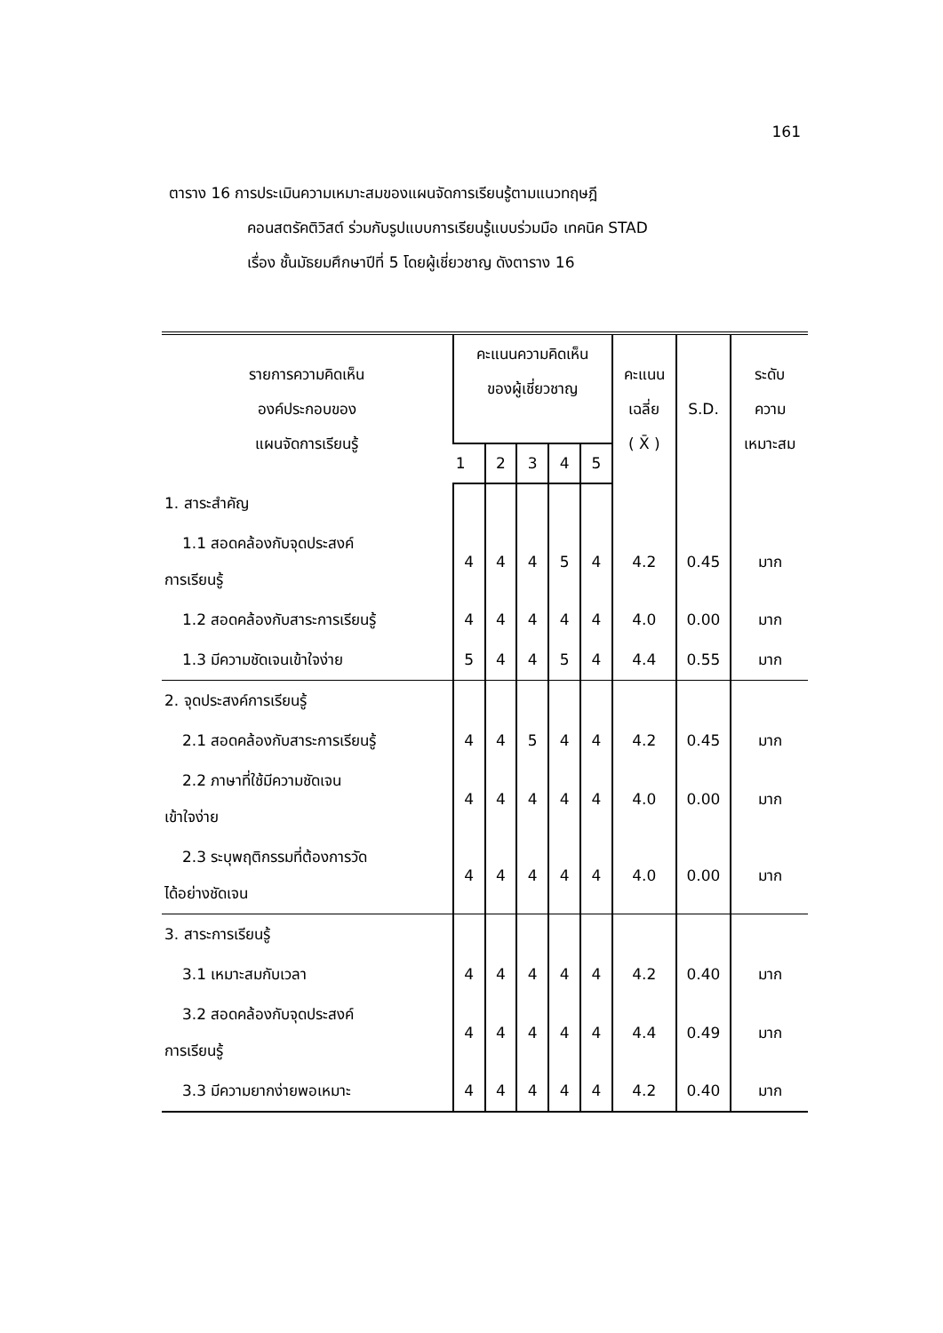161
ตาราง 16 การประเมินความเหมาะสมของแผนจัดการเรียนรู้ตามแนวทฤษฎี
คอนสตรัคติวิสต์ ร่วมกับรูปแบบการเรียนรู้แบบร่วมมือ เทคนิค STAD
เรื่อง ชั้นมัธยมศึกษาปีที่ 5 โดยผู้เชี่ยวชาญ ดังตาราง 16
| รายการความคิดเห็น องค์ประกอบของ แผนจัดการเรียนรู้ | คะแนนความคิดเห็น ของผู้เชี่ยวชาญ | | | | | คะแนน เฉลี่ย ( X̄ ) | S.D. | ระดับ ความ เหมาะสม |
| --- | --- | --- | --- | --- | --- | --- | --- | --- |
| | 1 | 2 | 3 | 4 | 5 | | | |
| 1. สาระสำคัญ | | | | | | | | |
| 1.1 สอดคล้องกับจุดประสงค์ การเรียนรู้ | 4 | 4 | 4 | 5 | 4 | 4.2 | 0.45 | มาก |
| 1.2 สอดคล้องกับสาระการเรียนรู้ | 4 | 4 | 4 | 4 | 4 | 4.0 | 0.00 | มาก |
| 1.3 มีความชัดเจนเข้าใจง่าย | 5 | 4 | 4 | 5 | 4 | 4.4 | 0.55 | มาก |
| 2. จุดประสงค์การเรียนรู้ | | | | | | | | |
| 2.1 สอดคล้องกับสาระการเรียนรู้ | 4 | 4 | 5 | 4 | 4 | 4.2 | 0.45 | มาก |
| 2.2 ภาษาที่ใช้มีความชัดเจน เข้าใจง่าย | 4 | 4 | 4 | 4 | 4 | 4.0 | 0.00 | มาก |
| 2.3 ระบุพฤติกรรมที่ต้องการวัด ได้อย่างชัดเจน | 4 | 4 | 4 | 4 | 4 | 4.0 | 0.00 | มาก |
| 3. สาระการเรียนรู้ | | | | | | | | |
| 3.1 เหมาะสมกับเวลา | 4 | 4 | 4 | 4 | 4 | 4.2 | 0.40 | มาก |
| 3.2 สอดคล้องกับจุดประสงค์ การเรียนรู้ | 4 | 4 | 4 | 4 | 4 | 4.4 | 0.49 | มาก |
| 3.3 มีความยากง่ายพอเหมาะ | 4 | 4 | 4 | 4 | 4 | 4.2 | 0.40 | มาก |